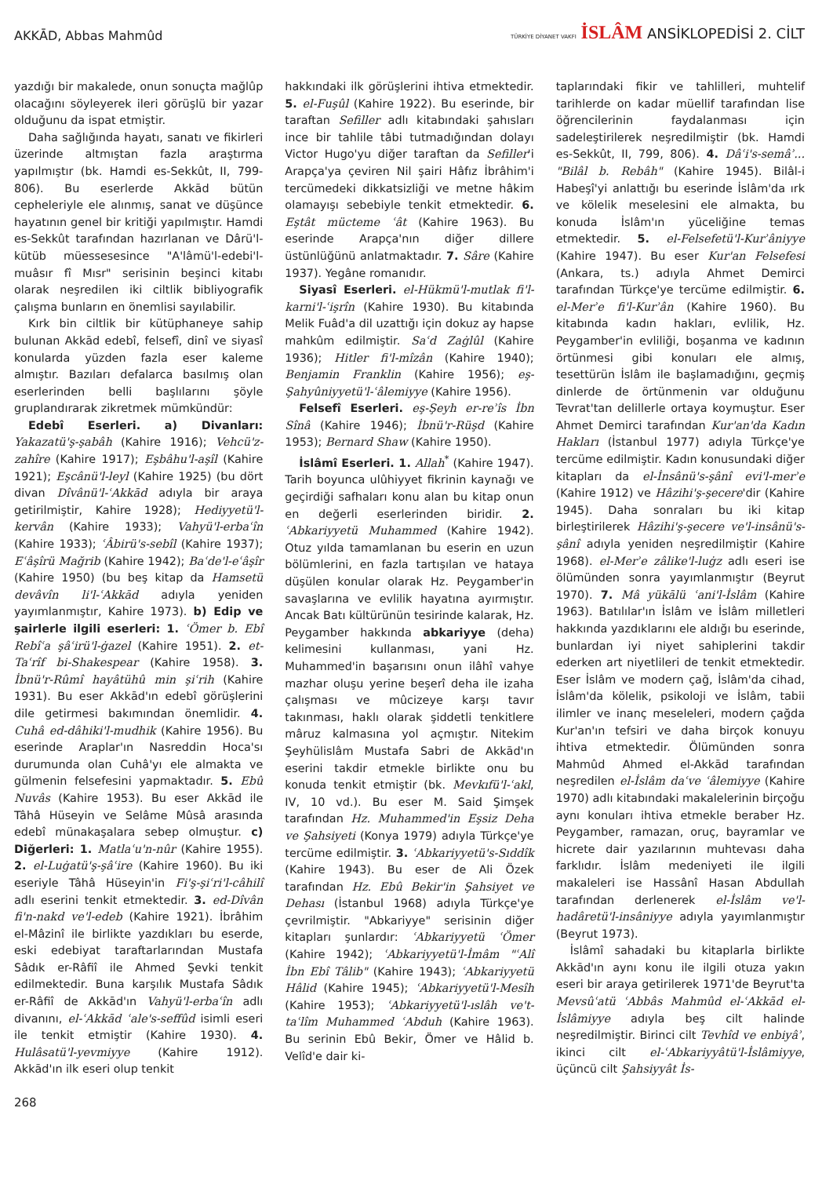AKKĀD, Abbas Mahmûd
TÜRKİYE DİYANET VAKFI İSLÂM ANSİKLOPEDİSİ 2. CİLT
yazdığı bir makalede, onun sonuçta mağlûp olacağını söyleyerek ileri görüşlü bir yazar olduğunu da ispat etmiştir.
Daha sağlığında hayatı, sanatı ve fikirleri üzerinde altmıştan fazla araştırma yapılmıştır (bk. Hamdi es-Sekkût, II, 799-806). Bu eserlerde Akkād bütün cepheleriyle ele alınmış, sanat ve düşünce hayatının genel bir kritiği yapılmıştır. Hamdi es-Sekkût tarafından hazırlanan ve Dârü'l-kütüb müessesesince "A'lâmü'l-edebi'l-muâsır fî Mısr" serisinin beşinci kitabı olarak neşredilen iki ciltlik bibliyografik çalışma bunların en önemlisi sayılabilir.
Kırk bin ciltlik bir kütüphaneye sahip bulunan Akkād edebî, felsefî, dinî ve siyasî konularda yüzden fazla eser kaleme almıştır. Bazıları defalarca basılmış olan eserlerinden belli başlılarını şöyle gruplandırarak zikretmek mümkündür:
Edebî Eserleri. a) Divanları: Yakazatü'ş-şabâh (Kahire 1916); Vehcü'z-zahîre (Kahire 1917); Eşbâhu'l-aşîl (Kahire 1921); Eşcânü'l-leyl (Kahire 1925) (bu dört divan Dîvânü'l-ʿAkkād adıyla bir araya getirilmiştir, Kahire 1928); Hediyyetü'l-kervân (Kahire 1933); Vahyü'l-erbaʿîn (Kahire 1933); ʿÂbirü's-sebîl (Kahire 1937); Eʿâşîrü Mağrib (Kahire 1942); Baʿde'l-eʿâşîr (Kahire 1950) (bu beş kitap da Hamsetü devâvîn li'l-ʿAkkād adıyla yeniden yayımlanmıştır, Kahire 1973). b) Edip ve şairlerle ilgili eserleri: 1. ʿÖmer b. Ebî Rebîʿa şâʿirü'l-ġazel (Kahire 1951). 2. et-Taʿrîf bi-Shakespear (Kahire 1958). 3. İbnü'r-Rûmî hayâtühû min şiʿrih (Kahire 1931). Bu eser Akkād'ın edebî görüşlerini dile getirmesi bakımından önemlidir. 4. Cuhâ ed-dâhiki'l-mudhik (Kahire 1956). Bu eserinde Araplar'ın Nasreddin Hoca'sı durumunda olan Cuhâ'yı ele almakta ve gülmenin felsefesini yapmaktadır. 5. Ebû Nuvâs (Kahire 1953). Bu eser Akkād ile Tâhâ Hüseyin ve Selâme Mûsâ arasında edebî münakaşalara sebep olmuştur. c) Diğerleri: 1. Matlaʿu'n-nûr (Kahire 1955). 2. el-Luġatü'ş-şâʿire (Kahire 1960). Bu iki eseriyle Tâhâ Hüseyin'in Fi'ş-şiʿri'l-câhilî adlı eserini tenkit etmektedir. 3. ed-Dîvân fi'n-nakd ve'l-edeb (Kahire 1921). İbrâhim el-Mâzinî ile birlikte yazdıkları bu eserde, eski edebiyat taraftarlarından Mustafa Sâdık er-Râfiî ile Ahmed Şevki tenkit edilmektedir. Buna karşılık Mustafa Sâdık er-Râfiî de Akkād'ın Vahyü'l-erbaʿîn adlı divanını, el-ʿAkkād ʿale's-seffûd isimli eseri ile tenkit etmiştir (Kahire 1930). 4. Hulâsatü'l-yevmiyye (Kahire 1912). Akkād'ın ilk eseri olup tenkit
hakkındaki ilk görüşlerini ihtiva etmektedir. 5. el-Fuşûl (Kahire 1922). Bu eserinde, bir taraftan Sefiller adlı kitabındaki şahısları ince bir tahlile tâbi tutmadığından dolayı Victor Hugo'yu diğer taraftan da Sefiller'i Arapça'ya çeviren Nil şairi Hâfız İbrâhim'i tercümedeki dikkatsizliği ve metne hâkim olamayışı sebebiyle tenkit etmektedir. 6. Eştât mücteme ʿât (Kahire 1963). Bu eserinde Arapça'nın diğer dillere üstünlüğünü anlatmaktadır. 7. Sâre (Kahire 1937). Yegâne romanıdır.
Siyasî Eserleri. el-Hükmü'l-mutlak fi'l-karni'l-ʿişrîn (Kahire 1930). Bu kitabında Melik Fuâd'a dil uzattığı için dokuz ay hapse mahkûm edilmiştir. Saʿd Zaġlûl (Kahire 1936); Hitler fi'l-mîzân (Kahire 1940); Benjamin Franklin (Kahire 1956); eş-Şahyûniyyetü'l-ʿâlemiyye (Kahire 1956).
Felsefî Eserleri. eş-Şeyh er-reʾîs İbn Sînâ (Kahire 1946); İbnü'r-Rüşd (Kahire 1953); Bernard Shaw (Kahire 1950).
İslâmî Eserleri. 1. Allah<sup>*</sup> (Kahire 1947). Tarih boyunca ulûhiyyet fikrinin kaynağı ve geçirdiği safhaları konu alan bu kitap onun en değerli eserlerinden biridir. 2. ʿAbkariyyetü Muhammed (Kahire 1942). Otuz yılda tamamlanan bu eserin en uzun bölümlerini, en fazla tartışılan ve hataya düşülen konular olarak Hz. Peygamber'in savaşlarına ve evlilik hayatına ayırmıştır. Ancak Batı kültürünün tesirinde kalarak, Hz. Peygamber hakkında abkariyye (deha) kelimesini kullanması, yani Hz. Muhammed'in başarısını onun ilâhî vahye mazhar oluşu yerine beşerî deha ile izaha çalışması ve mûcizeye karşı tavır takınması, haklı olarak şiddetli tenkitlere mâruz kalmasına yol açmıştır. Nitekim Şeyhülislâm Mustafa Sabri de Akkād'ın eserini takdir etmekle birlikte onu bu konuda tenkit etmiştir (bk. Mevkıfü'l-ʿakl, IV, 10 vd.). Bu eser M. Said Şimşek tarafından Hz. Muhammed'in Eşsiz Deha ve Şahsiyeti (Konya 1979) adıyla Türkçe'ye tercüme edilmiştir. 3. ʿAbkariyyetü's-Sıddîk (Kahire 1943). Bu eser de Ali Özek tarafından Hz. Ebû Bekir'in Şahsiyet ve Dehası (İstanbul 1968) adıyla Türkçe'ye çevrilmiştir. "Abkariyye" serisinin diğer kitapları şunlardır: ʿAbkariyyetü ʿÖmer (Kahire 1942); ʿAbkariyyetü'l-İmâm "ʿAlî İbn Ebî Tâlib" (Kahire 1943); ʿAbkariyyetü Hâlid (Kahire 1945); ʿAbkariyyetü'l-Mesîh (Kahire 1953); ʿAbkariyyetü'l-ıslâh ve't-taʿlîm Muhammed ʿAbduh (Kahire 1963). Bu serinin Ebû Bekir, Ömer ve Hâlid b. Velîd'e dair ki-
taplarındaki fikir ve tahlilleri, muhtelif tarihlerde on kadar müellif tarafından lise öğrencilerinin faydalanması için sadeleştirilerek neşredilmiştir (bk. Hamdi es-Sekkût, II, 799, 806). 4. Dâʿi's-semâʾ... "Bilâl b. Rebâh" (Kahire 1945). Bilâl-i Habeşî'yi anlattığı bu eserinde İslâm'da ırk ve kölelik meselesini ele almakta, bu konuda İslâm'ın yüceliğine temas etmektedir. 5. el-Felsefetü'l-Kurʾâniyye (Kahire 1947). Bu eser Kur'an Felsefesi (Ankara, ts.) adıyla Ahmet Demirci tarafından Türkçe'ye tercüme edilmiştir. 6. el-Merʾe fi'l-Kurʾân (Kahire 1960). Bu kitabında kadın hakları, evlilik, Hz. Peygamber'in evliliği, boşanma ve kadının örtünmesi gibi konuları ele almış, tesettürün İslâm ile başlamadığını, geçmiş dinlerde de örtünmenin var olduğunu Tevrat'tan delillerle ortaya koymuştur. Eser Ahmet Demirci tarafından Kur'an'da Kadın Hakları (İstanbul 1977) adıyla Türkçe'ye tercüme edilmiştir. Kadın konusundaki diğer kitapları da el-İnsânü's-şânî evi'l-merʾe (Kahire 1912) ve Hâzihi'ş-şecere'dir (Kahire 1945). Daha sonraları bu iki kitap birleştirilerek Hâzihi'ş-şecere ve'l-insânü's-şânî adıyla yeniden neşredilmiştir (Kahire 1968). el-Merʾe zâlike'l-luġz adlı eseri ise ölümünden sonra yayımlanmıştır (Beyrut 1970). 7. Mâ yükālü ʿani'l-İslâm (Kahire 1963). Batılılar'ın İslâm ve İslâm milletleri hakkında yazdıklarını ele aldığı bu eserinde, bunlardan iyi niyet sahiplerini takdir ederken art niyetlileri de tenkit etmektedir. Eser İslâm ve modern çağ, İslâm'da cihad, İslâm'da kölelik, psikoloji ve İslâm, tabii ilimler ve inanç meseleleri, modern çağda Kur'an'ın tefsiri ve daha birçok konuyu ihtiva etmektedir. Ölümünden sonra Mahmûd Ahmed el-Akkād tarafından neşredilen el-İslâm daʿve ʿâlemiyye (Kahire 1970) adlı kitabındaki makalelerinin birçoğu aynı konuları ihtiva etmekle beraber Hz. Peygamber, ramazan, oruç, bayramlar ve hicrete dair yazılarının muhtevası daha farklıdır. İslâm medeniyeti ile ilgili makaleleri ise Hassânî Hasan Abdullah tarafından derlenerek el-İslâm ve'l-hadâretü'l-insâniyye adıyla yayımlanmıştır (Beyrut 1973).
İslâmî sahadaki bu kitaplarla birlikte Akkād'ın aynı konu ile ilgili otuza yakın eseri bir araya getirilerek 1971'de Beyrut'ta Mevsûʿatü ʿAbbâs Mahmûd el-ʿAkkād el-İslâmiyye adıyla beş cilt halinde neşredilmiştir. Birinci cilt Tevhîd ve enbiyâʾ, ikinci cilt el-ʿAbkariyyâtü'l-İslâmiyye, üçüncü cilt Şahsiyyât İs-
268